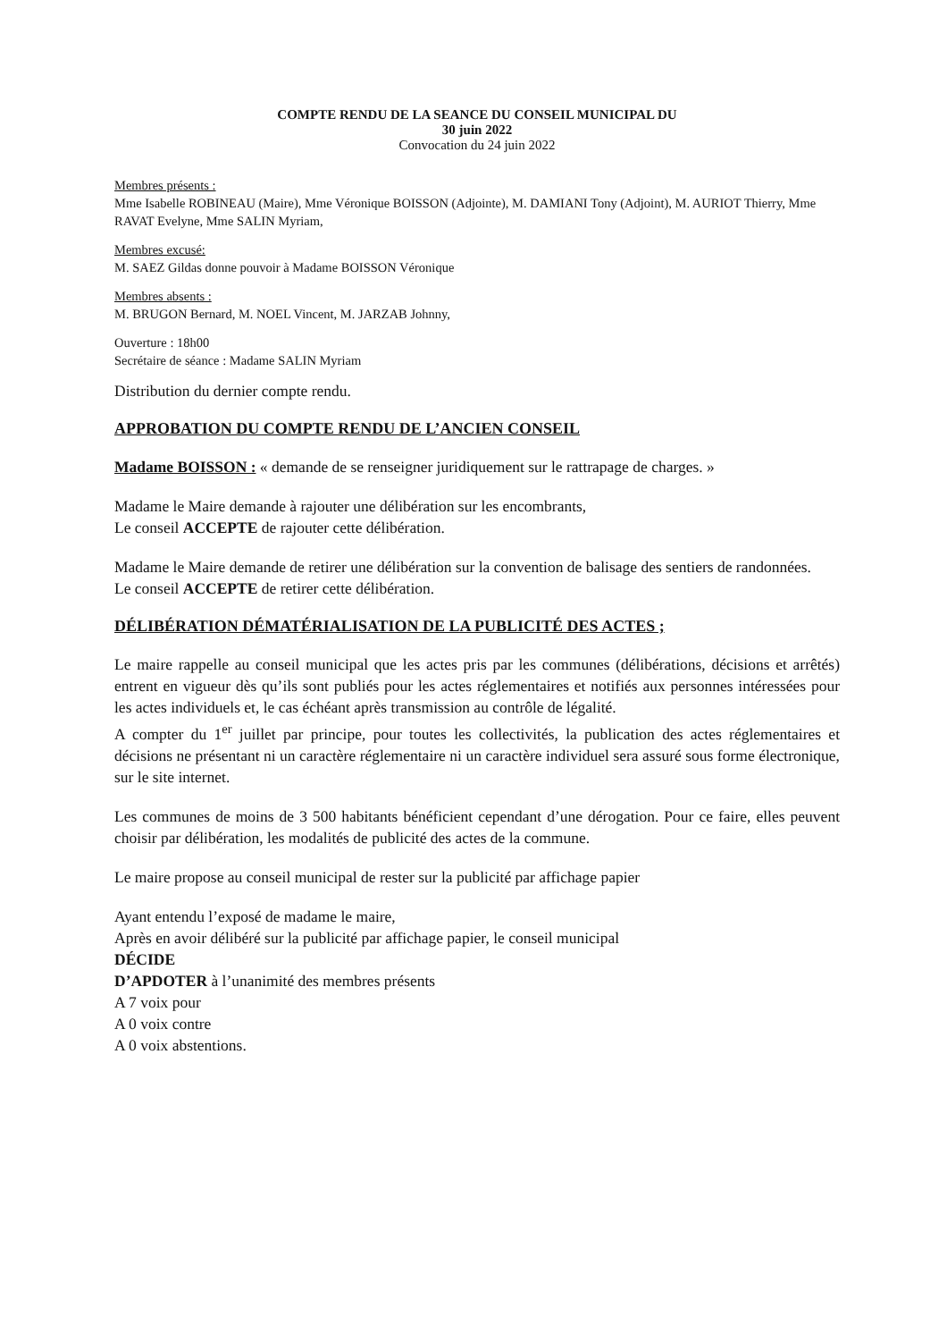COMPTE RENDU DE LA SEANCE DU CONSEIL MUNICIPAL DU
30 juin 2022
Convocation du 24 juin 2022
Membres présents :
Mme Isabelle ROBINEAU (Maire), Mme Véronique BOISSON (Adjointe), M. DAMIANI Tony (Adjoint), M. AURIOT Thierry, Mme RAVAT Evelyne, Mme SALIN Myriam,
Membres excusé:
M. SAEZ Gildas donne pouvoir à Madame BOISSON Véronique
Membres absents :
M. BRUGON Bernard, M. NOEL Vincent, M. JARZAB Johnny,
Ouverture : 18h00
Secrétaire de séance : Madame SALIN Myriam
Distribution du dernier compte rendu.
APPROBATION DU COMPTE RENDU DE L’ANCIEN CONSEIL
Madame BOISSON : « demande de se renseigner juridiquement sur le rattrapage de charges. »
Madame le Maire demande à rajouter une délibération sur les encombrants,
Le conseil ACCEPTE de rajouter cette délibération.
Madame le Maire demande de retirer une délibération sur la convention de balisage des sentiers de randonnées.
Le conseil ACCEPTE de retirer cette délibération.
DÉLIBÉRATION DÉMATÉRIALISATION DE LA PUBLICITÉ DES ACTES ;
Le maire rappelle au conseil municipal que les actes pris par les communes (délibérations, décisions et arrêtés) entrent en vigueur dès qu’ils sont publiés pour les actes réglementaires et notifiés aux personnes intéressées pour les actes individuels et, le cas échéant après transmission au contrôle de légalité.
A compter du 1<sup>er</sup> juillet par principe, pour toutes les collectivités, la publication des actes réglementaires et décisions ne présentant ni un caractère réglementaire ni un caractère individuel sera assuré sous forme électronique, sur le site internet.
Les communes de moins de 3 500 habitants bénéficient cependant d’une dérogation. Pour ce faire, elles peuvent choisir par délibération, les modalités de publicité des actes de la commune.
Le maire propose au conseil municipal de rester sur la publicité par affichage papier
Ayant entendu l’exposé de madame le maire,
Après en avoir délibéré sur la publicité par affichage papier, le conseil municipal
DÉCIDE
D’APDOTER à l’unanimité des membres présents
A 7 voix pour
A 0 voix contre
A 0 voix abstentions.